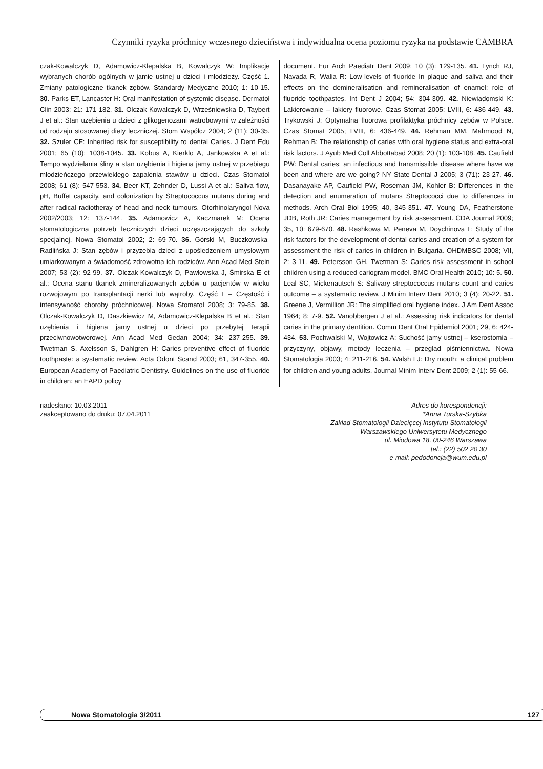Czynniki ryzyka próchnicy wczesnego dzieciństwa i indywidualna ocena poziomu ryzyka na podstawie CAMBRA
czak-Kowalczyk D, Adamowicz-Klepalska B, Kowalczyk W: Implikacje wybranych chorób ogólnych w jamie ustnej u dzieci i młodzieży. Część 1. Zmiany patologiczne tkanek zębów. Standardy Medyczne 2010; 1: 10-15. 30. Parks ET, Lancaster H: Oral manifestation of systemic disease. Dermatol Clin 2003; 21: 171-182. 31. Olczak-Kowalczyk D, Wrześniewska D, Taybert J et al.: Stan uzębienia u dzieci z glikogenozami wątrobowymi w zależności od rodzaju stosowanej diety leczniczej. Stom Współcz 2004; 2 (11): 30-35. 32. Szuler CF: Inherited risk for susceptibility to dental Caries. J Dent Edu 2001; 65 (10): 1038-1045. 33. Kobus A, Kierklo A, Jankowska A et al.: Tempo wydzielania śliny a stan uzębienia i higiena jamy ustnej w przebiegu młodzieńczego przewlekłego zapalenia stawów u dzieci. Czas Stomatol 2008; 61 (8): 547-553. 34. Beer KT, Zehnder D, Lussi A et al.: Saliva flow, pH, Buffet capacity, and colonization by Streptococcus mutans during and after radical radiotheray of head and neck tumours. Otorhinolaryngol Nova 2002/2003; 12: 137-144. 35. Adamowicz A, Kaczmarek M: Ocena stomatologiczna potrzeb leczniczych dzieci uczęszczających do szkoły specjalnej. Nowa Stomatol 2002; 2: 69-70. 36. Górski M, Buczkowska-Radlińska J: Stan zębów i przyzębia dzieci z upośledzeniem umysłowym umiarkowanym a świadomość zdrowotna ich rodziców. Ann Acad Med Stein 2007; 53 (2): 92-99. 37. Olczak-Kowalczyk D, Pawłowska J, Śmirska E et al.: Ocena stanu tkanek zmineralizowanych zębów u pacjentów w wieku rozwojowym po transplantacji nerki lub wątroby. Część I – Częstość i intensywność choroby próchnicowej. Nowa Stomatol 2008; 3: 79-85. 38. Olczak-Kowalczyk D, Daszkiewicz M, Adamowicz-Klepalska B et al.: Stan uzębienia i higiena jamy ustnej u dzieci po przebytej terapii przeciwnowotworowej. Ann Acad Med Gedan 2004; 34: 237-255. 39. Twetman S, Axelsson S, Dahlgren H: Caries preventive effect of fluoride toothpaste: a systematic review. Acta Odont Scand 2003; 61, 347-355. 40. European Academy of Paediatric Dentistry. Guidelines on the use of fluoride in children: an EAPD policy
document. Eur Arch Paediatr Dent 2009; 10 (3): 129-135. 41. Lynch RJ, Navada R, Walia R: Low-levels of fluoride In plaque and saliva and their effects on the demineralisation and remineralisation of enamel; role of fluoride toothpastes. Int Dent J 2004; 54: 304-309. 42. Niewiadomski K: Lakierowanie – lakiery fluorowe. Czas Stomat 2005; LVIII, 6: 436-449. 43. Trykowski J: Optymalna fluorowa profilaktyka próchnicy zębów w Polsce. Czas Stomat 2005; LVIII, 6: 436-449. 44. Rehman MM, Mahmood N, Rehman B: The relationship of caries with oral hygiene status and extra-oral risk factors. J Ayub Med Coll Abbottabad 2008; 20 (1): 103-108. 45. Caufield PW: Dental caries: an infectious and transmissible disease where have we been and where are we going? NY State Dental J 2005; 3 (71): 23-27. 46. Dasanayake AP, Caufield PW, Roseman JM, Kohler B: Differences in the detection and enumeration of mutans Streptococci due to differences in methods. Arch Oral Biol 1995; 40, 345-351. 47. Young DA, Featherstone JDB, Roth JR: Caries management by risk assessment. CDA Journal 2009; 35, 10: 679-670. 48. Rashkowa M, Peneva M, Doychinova L: Study of the risk factors for the development of dental caries and creation of a system for assessment the risk of caries in children in Bulgaria. OHDMBSC 2008; VII, 2: 3-11. 49. Petersson GH, Twetman S: Caries risk assessment in school children using a reduced cariogram model. BMC Oral Health 2010; 10: 5. 50. Leal SC, Mickenautsch S: Salivary streptococcus mutans count and caries outcome – a systematic review. J Minim Interv Dent 2010; 3 (4): 20-22. 51. Greene J, Vermillion JR: The simplified oral hygiene index. J Am Dent Assoc 1964; 8: 7-9. 52. Vanobbergen J et al.: Assessing risk indicators for dental caries in the primary dentition. Comm Dent Oral Epidemiol 2001; 29, 6: 424-434. 53. Pochwalski M, Wojtowicz A: Suchość jamy ustnej – kserostomia – przyczyny, objawy, metody leczenia – przegląd piśmiennictwa. Nowa Stomatologia 2003; 4: 211-216. 54. Walsh LJ: Dry mouth: a clinical problem for children and young adults. Journal Minim Interv Dent 2009; 2 (1): 55-66.
nadesłano: 10.03.2011
zaakceptowano do druku: 07.04.2011
Adres do korespondencji:
*Anna Turska-Szybka
Zakład Stomatologii Dziecięcej Instytutu Stomatologii
Warszawskiego Uniwersytetu Medycznego
ul. Miodowa 18, 00-246 Warszawa
tel.: (22) 502 20 30
e-mail: pedodoncja@wum.edu.pl
Nowa Stomatologia 3/2011 127